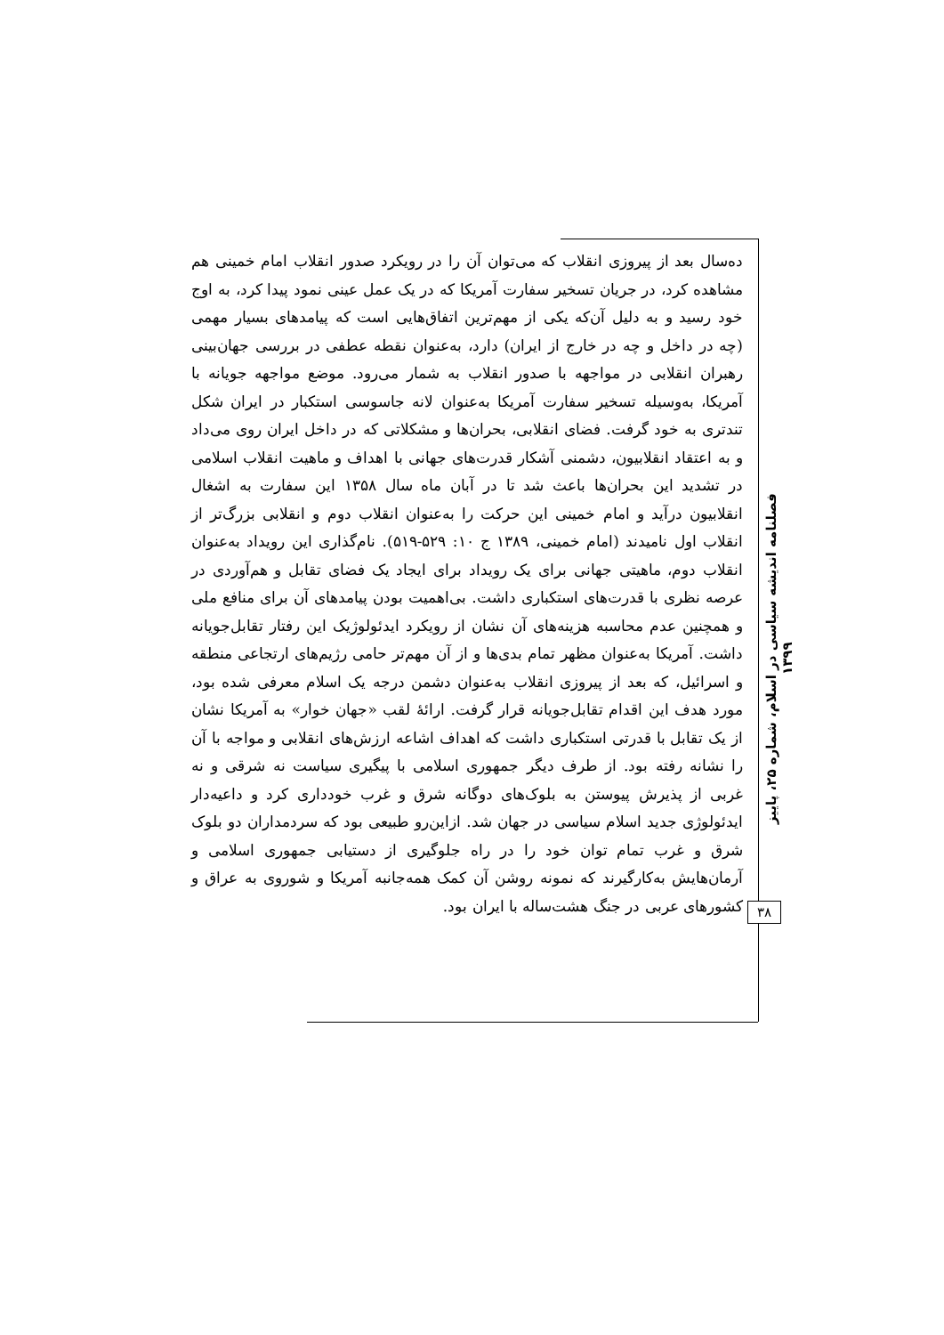ده‌سال بعد از پیروزی انقلاب که می‌توان آن را در رویکرد صدور انقلاب امام خمینی هم مشاهده کرد، در جریان تسخیر سفارت آمریکا که در یک عمل عینی نمود پیدا کرد، به اوج خود رسید و به دلیل آن‌که یکی از مهم‌ترین اتفاق‌هایی است که پیامدهای بسیار مهمی (چه در داخل و چه در خارج از ایران) دارد، به‌عنوان نقطه عطفی در بررسی جهان‌بینی رهبران انقلابی در مواجهه با صدور انقلاب به شمار می‌رود. موضع مواجهه جویانه با آمریکا، به‌وسیله تسخیر سفارت آمریکا به‌عنوان لانه جاسوسی استکبار در ایران شکل تندتری به خود گرفت. فضای انقلابی، بحران‌ها و مشکلاتی که در داخل ایران روی می‌داد و به اعتقاد انقلابیون، دشمنی آشکار قدرت‌های جهانی با اهداف و ماهیت انقلاب اسلامی در تشدید این بحران‌ها باعث شد تا در آبان ماه سال ۱۳۵۸ این سفارت به اشغال انقلابیون درآید و امام خمینی این حرکت را به‌عنوان انقلاب دوم و انقلابی بزرگ‌تر از انقلاب اول نامیدند (امام خمینی، ۱۳۸۹ ج ۱۰: ۵۲۹-۵۱۹). نام‌گذاری این رویداد به‌عنوان انقلاب دوم، ماهیتی جهانی برای یک رویداد برای ایجاد یک فضای تقابل و هم‌آوردی در عرصه نظری با قدرت‌های استکباری داشت. بی‌اهمیت بودن پیامدهای آن برای منافع ملی و همچنین عدم محاسبه هزینه‌های آن نشان از رویکرد ایدئولوژیک این رفتار تقابل‌جویانه داشت. آمریکا به‌عنوان مظهر تمام بدی‌ها و از آن مهم‌تر حامی رژیم‌های ارتجاعی منطقه و اسرائیل، که بعد از پیروزی انقلاب به‌عنوان دشمن درجه یک اسلام معرفی شده بود، مورد هدف این اقدام تقابل‌جویانه قرار گرفت. ارائهٔ لقب «جهان خوار» به آمریکا نشان از یک تقابل با قدرتی استکباری داشت که اهداف اشاعه ارزش‌های انقلابی و مواجه با آن را نشانه رفته بود. از طرف دیگر جمهوری اسلامی با پیگیری سیاست نه شرقی و نه غربی از پذیرش پیوستن به بلوک‌های دوگانه شرق و غرب خودداری کرد و داعیه‌دار ایدئولوژی جدید اسلام سیاسی در جهان شد. ازاین‌رو طبیعی بود که سردمداران دو بلوک شرق و غرب تمام توان خود را در راه جلوگیری از دستیابی جمهوری اسلامی و آرمان‌هایش به‌کارگیرند که نمونه روشن آن کمک همه‌جانبه آمریکا و شوروی به عراق و کشورهای عربی در جنگ هشت‌ساله با ایران بود.
فصلنامه اندیشه سیاسی در اسلام، شماره ۲۵، پاییز ۱۳۹۹
۳۸